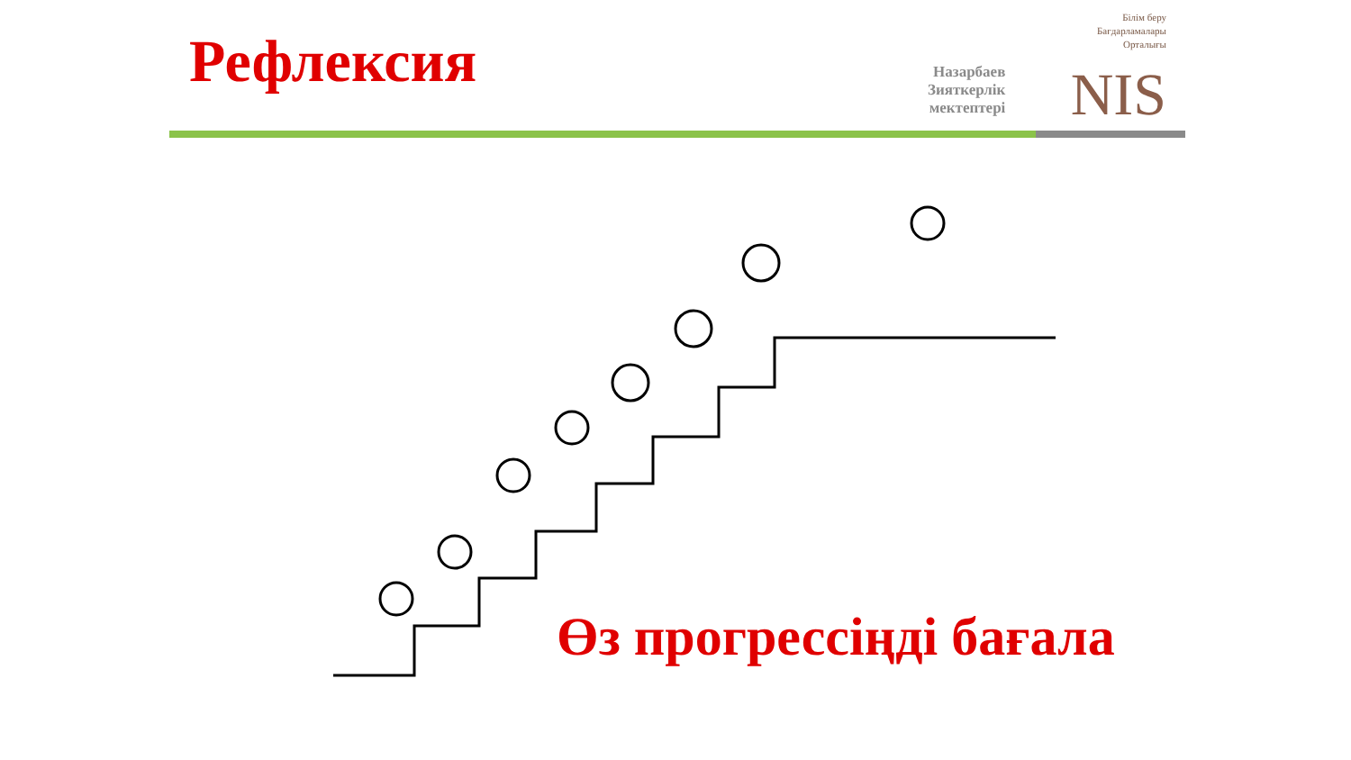Рефлексия
Білім беру
Бағдарламалары
Орталығы
Назарбаев
Зияткерлік
мектептері
NIS
Өз прогрессіңді бағала